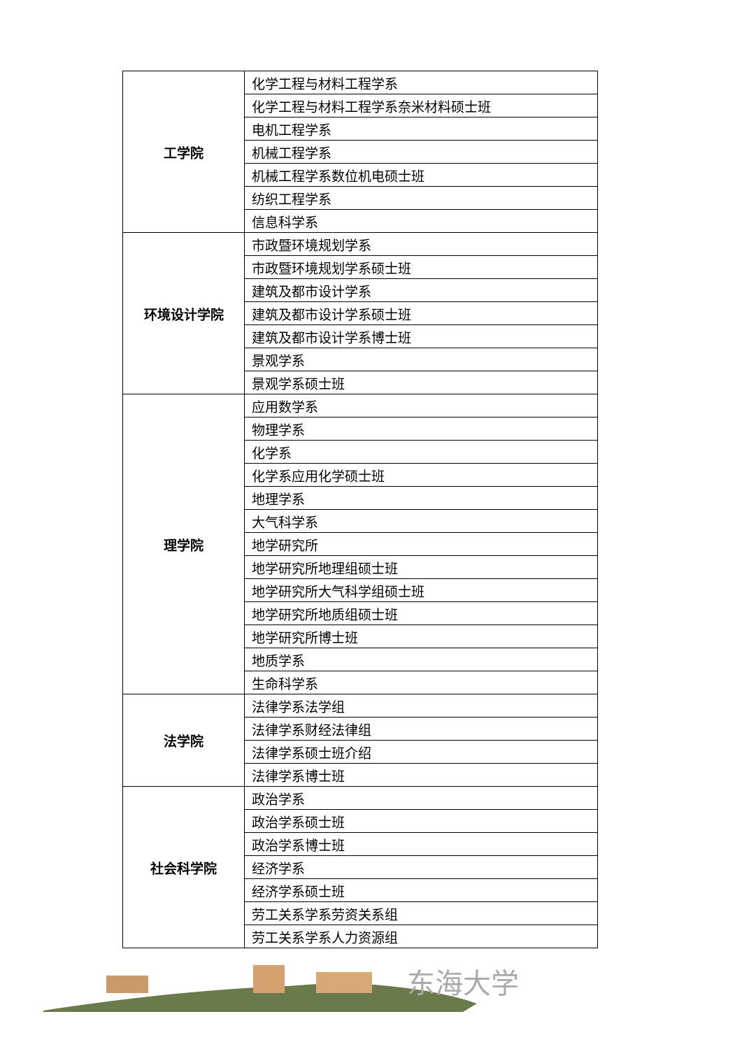| 工学院 | 化学工程与材料工程学系 |
| | 化学工程与材料工程学系奈米材料硕士班 |
| | 电机工程学系 |
| | 机械工程学系 |
| | 机械工程学系数位机电硕士班 |
| | 纺织工程学系 |
| | 信息科学系 |
| 环境设计学院 | 市政暨环境规划学系 |
| | 市政暨环境规划学系硕士班 |
| | 建筑及都市设计学系 |
| | 建筑及都市设计学系硕士班 |
| | 建筑及都市设计学系博士班 |
| | 景观学系 |
| | 景观学系硕士班 |
| 理学院 | 应用数学系 |
| | 物理学系 |
| | 化学系 |
| | 化学系应用化学硕士班 |
| | 地理学系 |
| | 大气科学系 |
| | 地学研究所 |
| | 地学研究所地理组硕士班 |
| | 地学研究所大气科学组硕士班 |
| | 地学研究所地质组硕士班 |
| | 地学研究所博士班 |
| | 地质学系 |
| | 生命科学系 |
| 法学院 | 法律学系法学组 |
| | 法律学系财经法律组 |
| | 法律学系硕士班介绍 |
| | 法律学系博士班 |
| 社会科学院 | 政治学系 |
| | 政治学系硕士班 |
| | 政治学系博士班 |
| | 经济学系 |
| | 经济学系硕士班 |
| | 劳工关系学系劳资关系组 |
| | 劳工关系学系人力资源组 |
东海大学